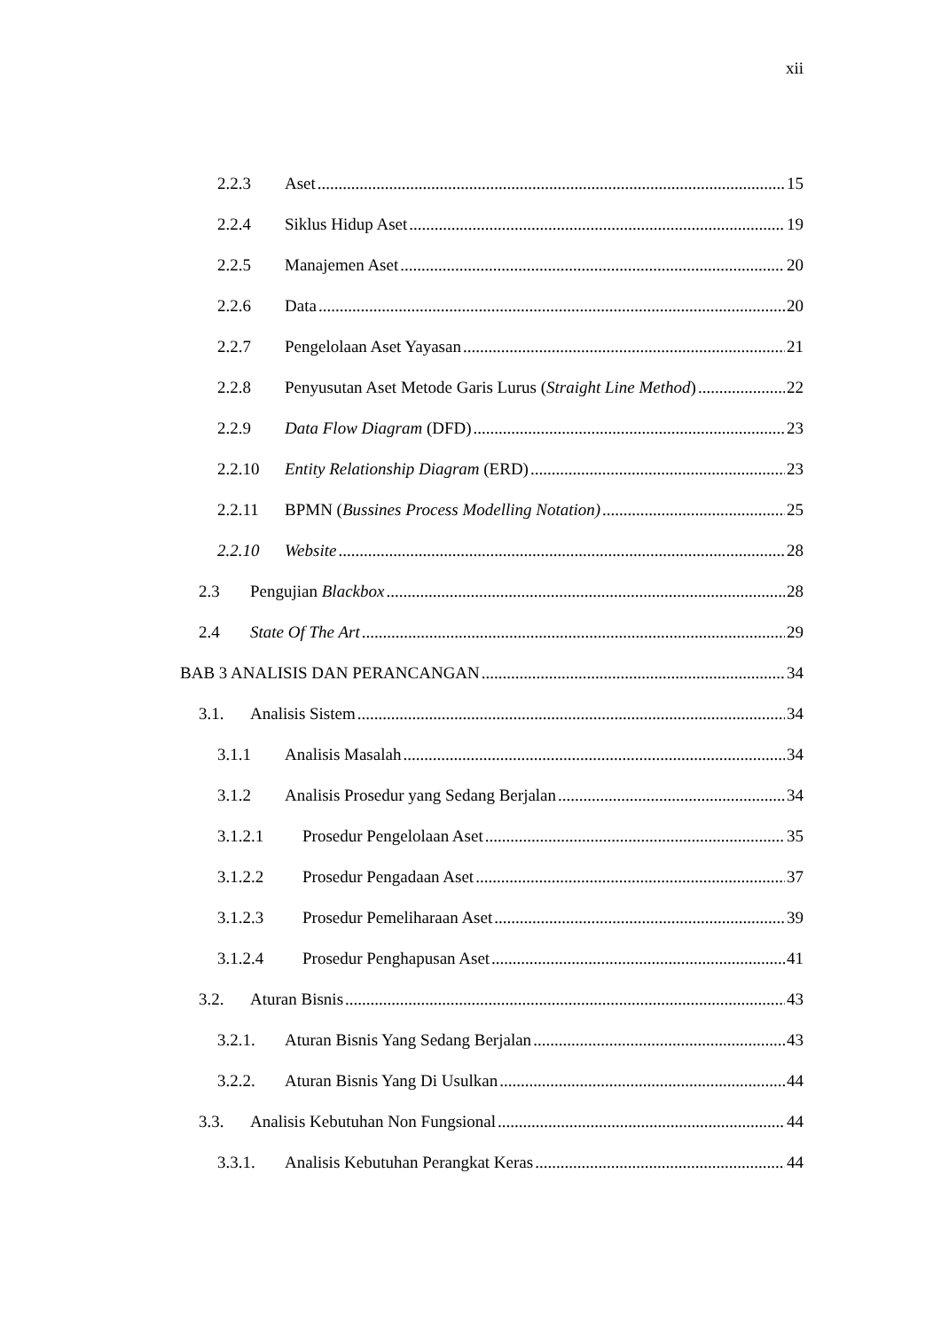xii
2.2.3 Aset 15
2.2.4 Siklus Hidup Aset 19
2.2.5 Manajemen Aset 20
2.2.6 Data 20
2.2.7 Pengelolaan Aset Yayasan 21
2.2.8 Penyusutan Aset Metode Garis Lurus (Straight Line Method) 22
2.2.9 Data Flow Diagram (DFD) 23
2.2.10 Entity Relationship Diagram (ERD) 23
2.2.11 BPMN (Bussines Process Modelling Notation) 25
2.2.10 Website 28
2.3 Pengujian Blackbox 28
2.4 State Of The Art 29
BAB 3 ANALISIS DAN PERANCANGAN 34
3.1. Analisis Sistem 34
3.1.1 Analisis Masalah 34
3.1.2 Analisis Prosedur yang Sedang Berjalan 34
3.1.2.1 Prosedur Pengelolaan Aset 35
3.1.2.2 Prosedur Pengadaan Aset 37
3.1.2.3 Prosedur Pemeliharaan Aset 39
3.1.2.4 Prosedur Penghapusan Aset 41
3.2. Aturan Bisnis 43
3.2.1. Aturan Bisnis Yang Sedang Berjalan 43
3.2.2. Aturan Bisnis Yang Di Usulkan 44
3.3. Analisis Kebutuhan Non Fungsional 44
3.3.1. Analisis Kebutuhan Perangkat Keras 44